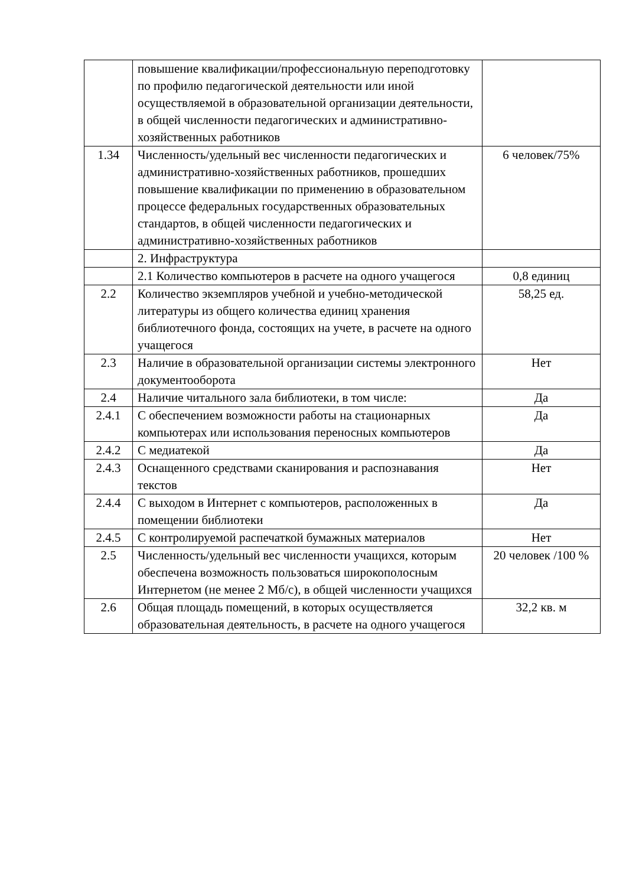| | повышение квалификации/профессиональную переподготовку по профилю педагогической деятельности или иной осуществляемой в образовательной организации деятельности, в общей численности педагогических и административно-хозяйственных работников | |
| 1.34 | Численность/удельный вес численности педагогических и административно-хозяйственных работников, прошедших повышение квалификации по применению в образовательном процессе федеральных государственных образовательных стандартов, в общей численности педагогических и административно-хозяйственных работников | 6 человек/75% |
| | 2. Инфраструктура | |
| | 2.1 Количество компьютеров в расчете на одного учащегося | 0,8 единиц |
| 2.2 | Количество экземпляров учебной и учебно-методической литературы из общего количества единиц хранения библиотечного фонда, состоящих на учете, в расчете на одного учащегося | 58,25 ед. |
| 2.3 | Наличие в образовательной организации системы электронного документооборота | Нет |
| 2.4 | Наличие читального зала библиотеки, в том числе: | Да |
| 2.4.1 | С обеспечением возможности работы на стационарных компьютерах или использования переносных компьютеров | Да |
| 2.4.2 | С медиатекой | Да |
| 2.4.3 | Оснащенного средствами сканирования и распознавания текстов | Нет |
| 2.4.4 | С выходом в Интернет с компьютеров, расположенных в помещении библиотеки | Да |
| 2.4.5 | С контролируемой распечаткой бумажных материалов | Нет |
| 2.5 | Численность/удельный вес численности учащихся, которым обеспечена возможность пользоваться широкополосным Интернетом (не менее 2 Мб/с), в общей численности учащихся | 20 человек /100 % |
| 2.6 | Общая площадь помещений, в которых осуществляется образовательная деятельность, в расчете на одного учащегося | 32,2 кв. м |